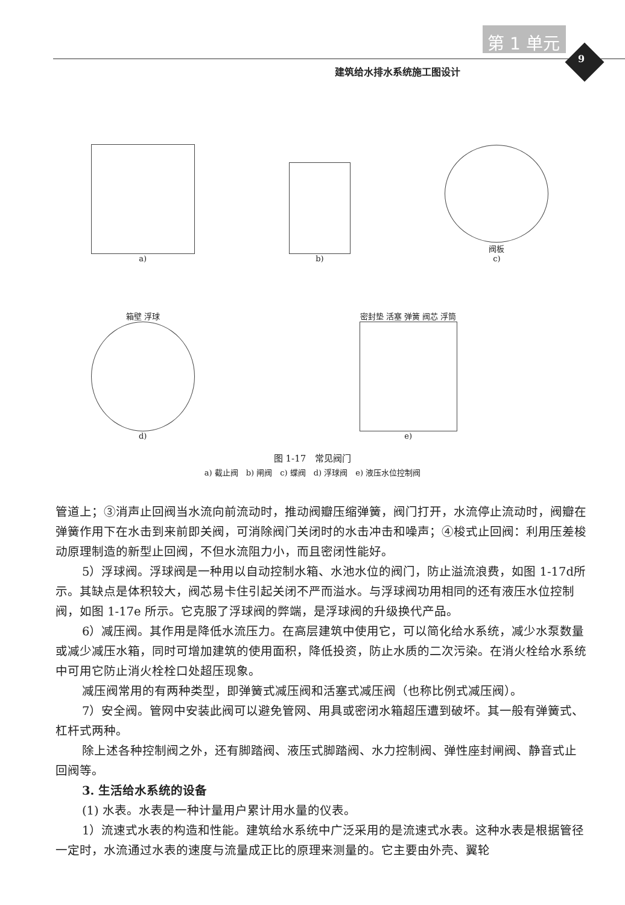第 1 单元
9
建筑给水排水系统施工图设计
a)
b)
阀板
c)
箱壁 浮球
d)
密封垫 活塞 弹簧 阀芯 浮筒
e)
图 1-17　常见阀门
a) 截止阀　b) 闸阀　c) 蝶阀　d) 浮球阀　e) 液压水位控制阀
管道上；③消声止回阀当水流向前流动时，推动阀瓣压缩弹簧，阀门打开，水流停止流动时，阀瓣在弹簧作用下在水击到来前即关阀，可消除阀门关闭时的水击冲击和噪声；④梭式止回阀：利用压差梭动原理制造的新型止回阀，不但水流阻力小，而且密闭性能好。
5）浮球阀。浮球阀是一种用以自动控制水箱、水池水位的阀门，防止溢流浪费，如图 1-17d所示。其缺点是体积较大，阀芯易卡住引起关闭不严而溢水。与浮球阀功用相同的还有液压水位控制阀，如图 1-17e 所示。它克服了浮球阀的弊端，是浮球阀的升级换代产品。
6）减压阀。其作用是降低水流压力。在高层建筑中使用它，可以简化给水系统，减少水泵数量或减少减压水箱，同时可增加建筑的使用面积，降低投资，防止水质的二次污染。在消火栓给水系统中可用它防止消火栓栓口处超压现象。
减压阀常用的有两种类型，即弹簧式减压阀和活塞式减压阀（也称比例式减压阀）。
7）安全阀。管网中安装此阀可以避免管网、用具或密闭水箱超压遭到破坏。其一般有弹簧式、杠杆式两种。
除上述各种控制阀之外，还有脚踏阀、液压式脚踏阀、水力控制阀、弹性座封闸阀、静音式止回阀等。
3. 生活给水系统的设备
(1) 水表。水表是一种计量用户累计用水量的仪表。
1）流速式水表的构造和性能。建筑给水系统中广泛采用的是流速式水表。这种水表是根据管径一定时，水流通过水表的速度与流量成正比的原理来测量的。它主要由外壳、翼轮